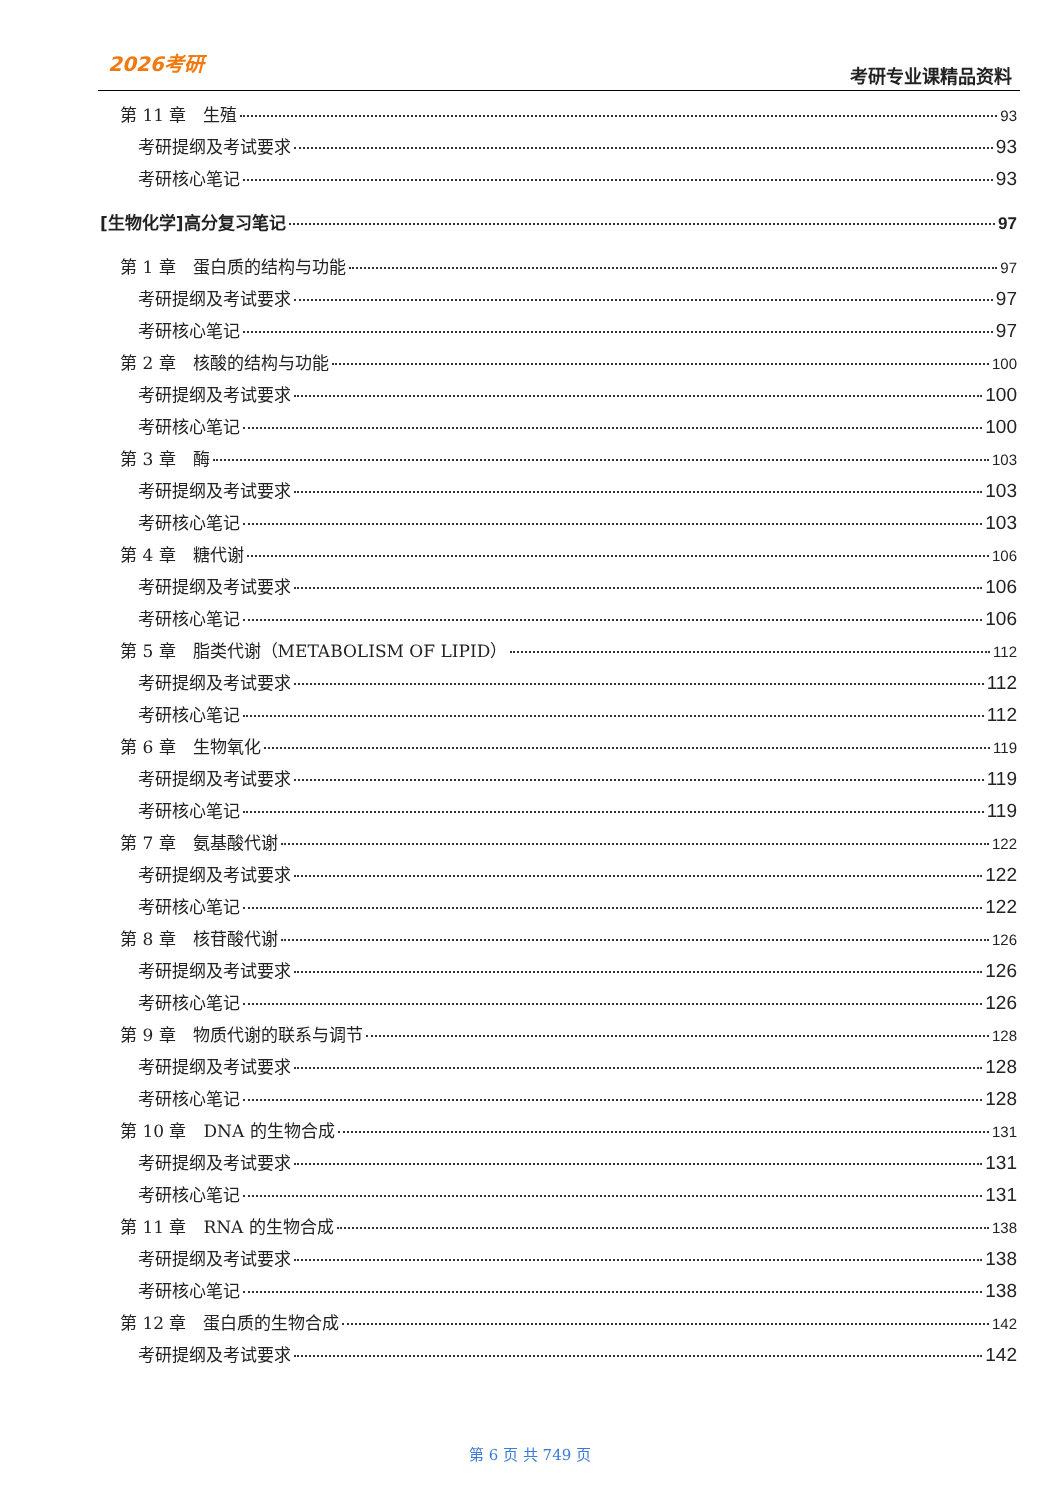2026考研
考研专业课精品资料
第 11 章　生殖 93
考研提纲及考试要求 93
考研核心笔记 93
[生物化学]高分复习笔记 97
第 1 章　蛋白质的结构与功能 97
考研提纲及考试要求 97
考研核心笔记 97
第 2 章　核酸的结构与功能 100
考研提纲及考试要求 100
考研核心笔记 100
第 3 章　酶 103
考研提纲及考试要求 103
考研核心笔记 103
第 4 章　糖代谢 106
考研提纲及考试要求 106
考研核心笔记 106
第 5 章　脂类代谢（METABOLISM OF LIPID） 112
考研提纲及考试要求 112
考研核心笔记 112
第 6 章　生物氧化 119
考研提纲及考试要求 119
考研核心笔记 119
第 7 章　氨基酸代谢 122
考研提纲及考试要求 122
考研核心笔记 122
第 8 章　核苷酸代谢 126
考研提纲及考试要求 126
考研核心笔记 126
第 9 章　物质代谢的联系与调节 128
考研提纲及考试要求 128
考研核心笔记 128
第 10 章　DNA 的生物合成 131
考研提纲及考试要求 131
考研核心笔记 131
第 11 章　RNA 的生物合成 138
考研提纲及考试要求 138
考研核心笔记 138
第 12 章　蛋白质的生物合成 142
考研提纲及考试要求 142
第 6 页 共 749 页